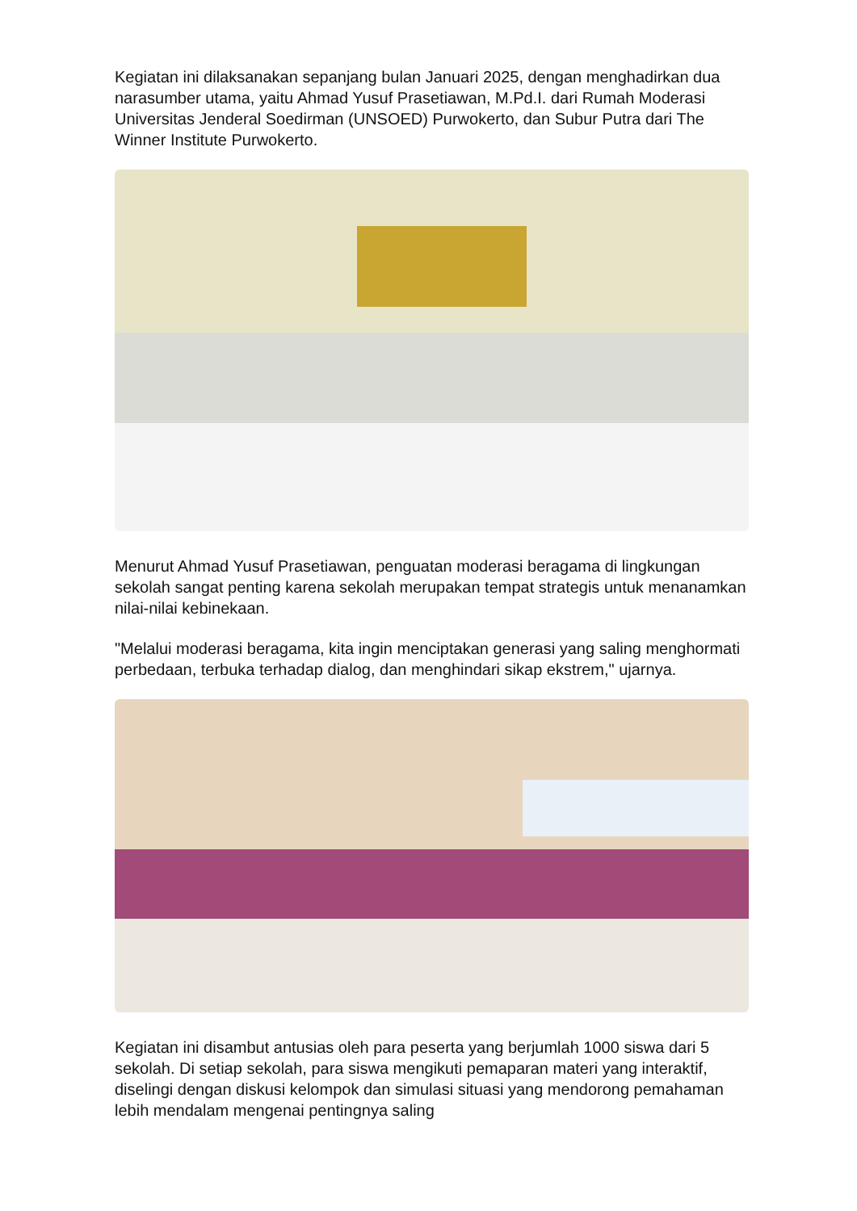Kegiatan ini dilaksanakan sepanjang bulan Januari 2025, dengan menghadirkan dua narasumber utama, yaitu Ahmad Yusuf Prasetiawan, M.Pd.I. dari Rumah Moderasi Universitas Jenderal Soedirman (UNSOED) Purwokerto, dan Subur Putra dari The Winner Institute Purwokerto.
Menurut Ahmad Yusuf Prasetiawan, penguatan moderasi beragama di lingkungan sekolah sangat penting karena sekolah merupakan tempat strategis untuk menanamkan nilai-nilai kebinekaan.
"Melalui moderasi beragama, kita ingin menciptakan generasi yang saling menghormati perbedaan, terbuka terhadap dialog, dan menghindari sikap ekstrem," ujarnya.
Kegiatan ini disambut antusias oleh para peserta yang berjumlah 1000 siswa dari 5 sekolah. Di setiap sekolah, para siswa mengikuti pemaparan materi yang interaktif, diselingi dengan diskusi kelompok dan simulasi situasi yang mendorong pemahaman lebih mendalam mengenai pentingnya saling